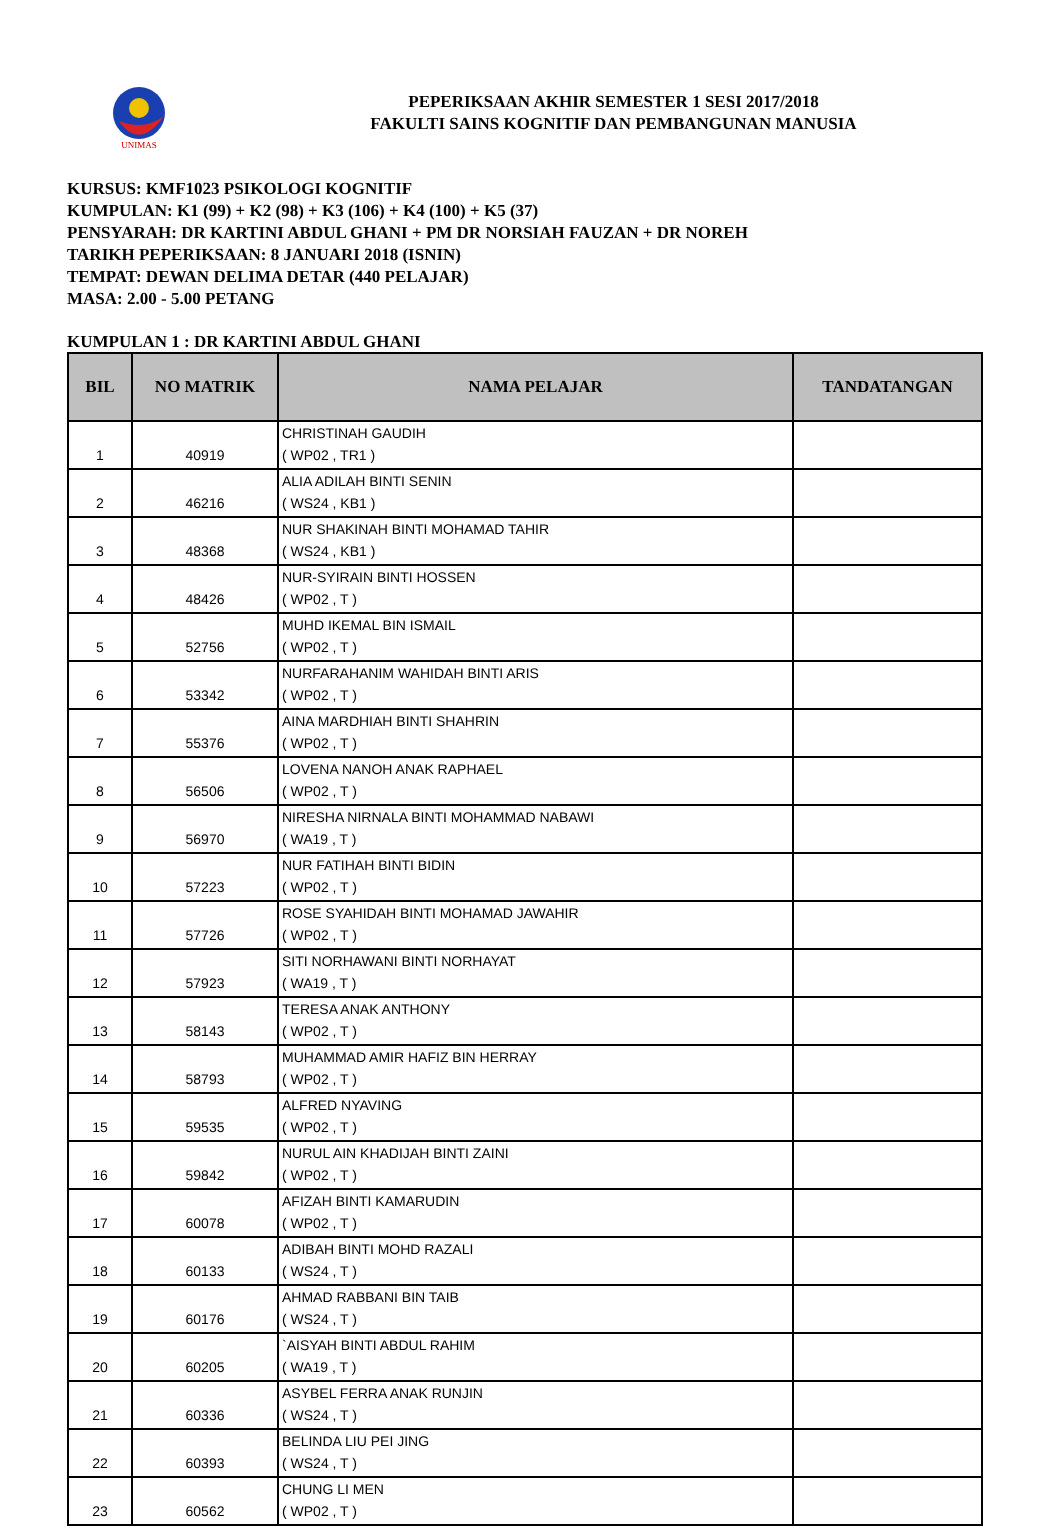UNIMAS
PEPERIKSAAN AKHIR SEMESTER 1 SESI 2017/2018
FAKULTI SAINS KOGNITIF DAN PEMBANGUNAN MANUSIA
KURSUS: KMF1023 PSIKOLOGI KOGNITIF
KUMPULAN: K1 (99) + K2 (98) + K3 (106) + K4 (100) + K5 (37)
PENSYARAH: DR KARTINI ABDUL GHANI + PM DR NORSIAH FAUZAN + DR NOREH
TARIKH PEPERIKSAAN: 8 JANUARI 2018 (ISNIN)
TEMPAT: DEWAN DELIMA DETAR (440 PELAJAR)
MASA: 2.00 - 5.00 PETANG
KUMPULAN 1 : DR KARTINI ABDUL GHANI
| BIL | NO MATRIK | NAMA PELAJAR | TANDATANGAN |
| --- | --- | --- | --- |
| 1 | 40919 | CHRISTINAH GAUDIH ( WP02 , TR1 ) | |
| 2 | 46216 | ALIA ADILAH BINTI SENIN ( WS24 , KB1 ) | |
| 3 | 48368 | NUR SHAKINAH BINTI MOHAMAD TAHIR ( WS24 , KB1 ) | |
| 4 | 48426 | NUR-SYIRAIN BINTI HOSSEN ( WP02 , T ) | |
| 5 | 52756 | MUHD IKEMAL BIN ISMAIL ( WP02 , T ) | |
| 6 | 53342 | NURFARAHANIM WAHIDAH BINTI ARIS ( WP02 , T ) | |
| 7 | 55376 | AINA MARDHIAH BINTI SHAHRIN ( WP02 , T ) | |
| 8 | 56506 | LOVENA NANOH ANAK RAPHAEL ( WP02 , T ) | |
| 9 | 56970 | NIRESHA NIRNALA BINTI MOHAMMAD NABAWI ( WA19 , T ) | |
| 10 | 57223 | NUR FATIHAH BINTI BIDIN ( WP02 , T ) | |
| 11 | 57726 | ROSE SYAHIDAH BINTI MOHAMAD JAWAHIR ( WP02 , T ) | |
| 12 | 57923 | SITI NORHAWANI BINTI NORHAYAT ( WA19 , T ) | |
| 13 | 58143 | TERESA ANAK ANTHONY ( WP02 , T ) | |
| 14 | 58793 | MUHAMMAD AMIR HAFIZ BIN HERRAY ( WP02 , T ) | |
| 15 | 59535 | ALFRED NYAVING ( WP02 , T ) | |
| 16 | 59842 | NURUL AIN KHADIJAH BINTI ZAINI ( WP02 , T ) | |
| 17 | 60078 | AFIZAH BINTI KAMARUDIN ( WP02 , T ) | |
| 18 | 60133 | ADIBAH BINTI MOHD RAZALI ( WS24 , T ) | |
| 19 | 60176 | AHMAD RABBANI BIN TAIB ( WS24 , T ) | |
| 20 | 60205 | `AISYAH BINTI ABDUL RAHIM ( WA19 , T ) | |
| 21 | 60336 | ASYBEL FERRA ANAK RUNJIN ( WS24 , T ) | |
| 22 | 60393 | BELINDA LIU PEI JING ( WS24 , T ) | |
| 23 | 60562 | CHUNG LI MEN ( WP02 , T ) | |